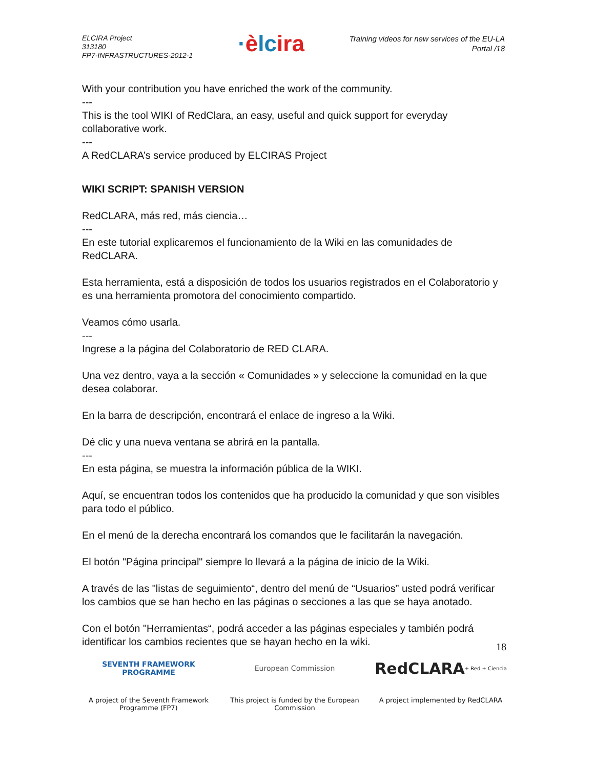ELCIRA Project
313180
FP7-INFRASTRUCTURES-2012-1
·èlcira
Training videos for new services of the EU-LA
Portal /18
With your contribution you have enriched the work of the community.
---
This is the tool WIKI of RedClara, an easy, useful and quick support for everyday collaborative work.
---
A RedCLARA’s service produced by ELCIRAS Project
WIKI SCRIPT: SPANISH VERSION
RedCLARA, más red, más ciencia…
---
En este tutorial explicaremos el funcionamiento de la Wiki en las comunidades de RedCLARA.
Esta herramienta, está a disposición de todos los usuarios registrados en el Colaboratorio y es una herramienta promotora del conocimiento compartido.
Veamos cómo usarla.
---
Ingrese a la página del Colaboratorio de RED CLARA.
Una vez dentro, vaya a la sección « Comunidades » y seleccione la comunidad en la que desea colaborar.
En la barra de descripción, encontrará el enlace de ingreso a la Wiki.
Dé clic y una nueva ventana se abrirá en la pantalla.
---
En esta página, se muestra la información pública de la WIKI.
Aquí, se encuentran todos los contenidos que ha producido la comunidad y que son visibles para todo el público.
En el menú de la derecha encontrará los comandos que le facilitarán la navegación.
El botón "Página principal" siempre lo llevará a la página de inicio de la Wiki.
A través de las "listas de seguimiento“, dentro del menú de “Usuarios” usted podrá verificar los cambios que se han hecho en las páginas o secciones a las que se haya anotado.
Con el botón "Herramientas“, podrá acceder a las páginas especiales y también podrá identificar los cambios recientes que se hayan hecho en la wiki.
18
SEVENTH FRAMEWORK
PROGRAMME
A project of the Seventh Framework Programme (FP7)
European Commission
This project is funded by the European Commission
RedCLARA
+ Red + Ciencia
A project implemented by RedCLARA